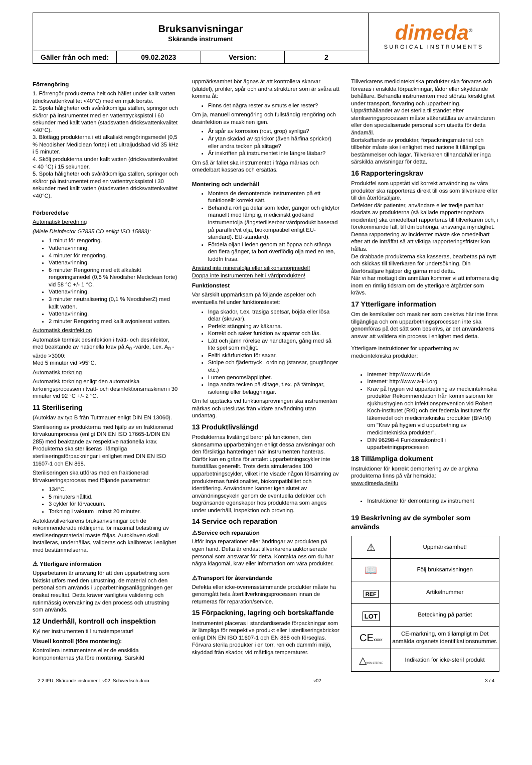Bruksanvisningar
Skärande instrument
Gäller från och med: 09.02.2023 Version: 2
dimeda<sup>®</sup>
SURGICAL INSTRUMENTS
Förrengöring
1. Förrengör produkterna helt och hållet under kallt vatten (dricksvattenkvalitet <40°C) med en mjuk borste.
2. Spola håligheter och svåråtkomliga ställen, springor och skåror på instrumentet med en vattentryckspistol i 60 sekunder med kallt vatten (stadsvatten dricksvattenkvalitet <40°C).
3. Blötlägg produkterna i ett alkaliskt rengöringsmedel (0,5 % Neodisher Mediclean forte) i ett ultraljudsbad vid 35 kHz i 5 minuter.
4. Skölj produkterna under kallt vatten (dricksvattenkvalitet < 40 °C) i 15 sekunder.
5. Spola håligheter och svåråtkomliga ställen, springor och skåror på instrumentet med en vattentryckspistol i 30 sekunder med kallt vatten (stadsvatten dricksvattenkvalitet <40°C).
Förberedelse
Automatisk beredning
(Miele Disinfector G7835 CD enligt ISO 15883):
1 minut för rengöring.
Vattenavrinning.
4 minuter för rengöring.
Vattenavrinning.
6 minuter Rengöring med ett alkaliskt rengöringsmedel (0,5 % Neodisher Mediclean forte) vid 58 °C +/- 1 °C.
Vattenavrinning.
3 minuter neutralisering (0,1 % NeodisherZ) med kallt vatten.
Vattenavrinning.
2 minuter Rengöring med kallt avjoniserat vatten.
Automatisk desinfektion
Automatisk termisk desinfektion i tvätt- och desinfektor, med beaktande av nationella krav på A<sub>0</sub> -värde, t.ex. A<sub>0</sub> -värde >3000:
Med 5 minuter vid >95°C.
Automatisk torkning
Automatisk torkning enligt den automatiska torkningsprocessen i tvätt- och desinfektionsmaskinen i 30 minuter vid 92 °C +/- 2 °C.
11 Sterilisering
(Autoklav av typ B från Tuttmauer enligt DIN EN 13060).
Sterilisering av produkterna med hjälp av en fraktionerad förvakuumprocess (enligt DIN EN ISO 17665-1/DIN EN 285) med beaktande av respektive nationella krav. Produkterna ska steriliseras i lämpliga steriliseringsförpackningar i enlighet med DIN EN ISO 11607-1 och EN 868.
Steriliseringen ska utföras med en fraktionerad förvakueringsprocess med följande parametrar:
134°C.
5 minuters hålltid.
3 cykler för förvacuum.
Torkning i vakuum i minst 20 minuter.
Autoklavtillverkarens bruksanvisningar och de rekommenderade riktlinjerna för maximal belastning av steriliseringsmaterial måste följas. Autoklaven skall installeras, underhållas, valideras och kalibreras i enlighet med bestämmelserna.
⚠ Ytterligare information
Upparbetaren är ansvarig för att den upparbetning som faktiskt utförs med den utrustning, de material och den personal som används i upparbetningsanläggningen ger önskat resultat. Detta kräver vanligtvis validering och rutinmässig övervakning av den process och utrustning som används.
12 Underhåll, kontroll och inspektion
Kyl ner instrumenten till rumstemperatur!
Visuell kontroll (före montering):
Kontrollera instrumentens eller de enskilda komponenternas yta före montering. Särskild
uppmärksamhet bör ägnas åt att kontrollera skarvar (slutdel), profiler, spår och andra strukturer som är svåra att komma åt:
Finns det några rester av smuts eller rester?
Om ja, manuell omrengöring och fullständig rengöring och desinfektion av maskinen igen.
Är spår av korrosion (rost, grop) synliga?
Är ytan skadad av sprickor (även hårfina sprickor) eller andra tecken på slitage?
Är inskriften på instrumentet inte längre läsbar?
Om så är fallet ska instrumentet i fråga märkas och omedelbart kasseras och ersättas.
Montering och underhåll
Montera de demonterade instrumenten på ett funktionellt korrekt sätt.
Behandla rörliga delar som leder, gängor och glidytor manuellt med lämplig, medicinskt godkänd instrumentolja (ångsteriliserbar vårdprodukt baserad på paraffin/vit olja, biokompatibel enligt EU-standard). EU-standard).
Fördela oljan i leden genom att öppna och stänga den flera gånger, ta bort överflödig olja med en ren, luddfri trasa.
Använd inte mineralolja eller silikonsmörjmedel!
Doppa inte instrumenten helt i vårdprodukten!
Funktionstest
Var särskilt uppmärksam på följande aspekter och eventuella fel under funktionstestet:
Inga skador, t.ex. trasiga spetsar, böjda eller lösa delar (skruvar).
Perfekt stängning av käkarna.
Korrekt och säker funktion av spärrar och lås.
Lätt och jämn rörelse av handtagen, gång med så lite spel som möjligt.
Felfri skärfunktion för saxar.
Stolpe och fjädertryck i ordning (stansar, gougtänger etc.)
Lumen genomsläpplighet.
Inga andra tecken på slitage, t.ex. på tätningar, isolering eller beläggningar.
Om fel upptäcks vid funktionsprovningen ska instrumenten märkas och uteslutas från vidare användning utan undantag.
13 Produktlivslängd
Produkternas livslängd beror på funktionen, den skonsamma upparbetningen enligt dessa anvisningar och den försiktiga hanteringen när instrumenten hanteras. Därför kan en gräns för antalet upparbetningscykler inte fastställas generellt. Trots detta simulerades 100 upparbetningscykler, vilket inte visade någon försämring av produkternas funktionalitet, biokompatibilitet och identifiering. Användaren känner igen slutet av användningscykeln genom de eventuella defekter och begränsande egenskaper hos produkterna som anges under underhåll, inspektion och provning.
14 Service och reparation
⚠Service och reparation
Utför inga reparationer eller ändringar av produkten på egen hand. Detta är endast tillverkarens auktoriserade personal som ansvarar för detta. Kontakta oss om du har några klagomål, krav eller information om våra produkter.
⚠Transport för återvändande
Defekta eller icke-överensstämmande produkter måste ha genomgått hela återtillverkningsprocessen innan de returneras för reparation/service.
15 Förpackning, lagring och bortskaffande
Instrumentet placeras i standardiserade förpackningar som är lämpliga för respektive produkt eller i steriliseringsbrickor enligt DIN EN ISO 11607-1 och EN 868 och förseglas.
Förvara sterila produkter i en torr, ren och dammfri miljö, skyddad från skador, vid måttliga temperaturer.
Tillverkarens medicintekniska produkter ska förvaras och förvaras i enskilda förpackningar, lådor eller skyddande behållare. Behandla instrumenten med största försiktighet under transport, förvaring och upparbetning. Upprätthållandet av det sterila tillståndet efter steriliseringsprocessen måste säkerställas av användaren eller den specialiserade personal som utsetts för detta ändamål.
Bortskaffande av produkter, förpackningsmaterial och tillbehör måste ske i enlighet med nationellt tillämpliga bestämmelser och lagar. Tillverkaren tillhandahåller inga särskilda anvisningar för detta.
16 Rapporteringskrav
Produktfel som uppstått vid korrekt användning av våra produkter ska rapporteras direkt till oss som tillverkare eller till din återförsäljare.
Defekter där patienter, användare eller tredje part har skadats av produkterna (så kallade rapporteringsbara incidenter) ska omedelbart rapporteras till tillverkaren och, i förekommande fall, till din behöriga, ansvariga myndighet. Denna rapportering av incidenter måste ske omedelbart efter att de inträffat så att viktiga rapporteringsfrister kan hållas.
De drabbade produkterna ska kasseras, bearbetas på nytt och skickas till tillverkaren för undersökning. Din återförsäljare hjälper dig gärna med detta.
När vi har mottagit din anmälan kommer vi att informera dig inom en rimlig tidsram om de ytterligare åtgärder som krävs.
17 Ytterligare information
Om de kemikalier och maskiner som beskrivs här inte finns tillgängliga och om upparbetningsprocessen inte ska genomföras på det sätt som beskrivs, är det användarens ansvar att validera sin process i enlighet med detta.
Ytterligare instruktioner för upparbetning av medicintekniska produkter:
Internet: http://www.rki.de
Internet: http://www.a-k-i.org
Krav på hygien vid upparbetning av medicintekniska produkter Rekommendation från kommissionen för sjukhushygien och infektionsprevention vid Robert Koch-institutet (RKI) och det federala institutet för läkemedel och medicintekniska produkter (BfArM) om "Krav på hygien vid upparbetning av medicintekniska produkter".
DIN 96298-4 Funktionskontroll i upparbetningsprocessen
18 Tillämpliga dokument
Instruktioner för korrekt demontering av de angivna produkterna finns på vår hemsida:
www.dimeda.de/ifu
Instruktioner för demontering av instrument
19 Beskrivning av de symboler som används
| ⚠ | Uppmärksamhet! |
| 📖 | Följ bruksanvisningen |
| REF | Artikelnummer |
| LOT | Beteckning på partiet |
| CE xxxx | CE-märkning, om tillämpligt m Det anmälda organets identifikationsnummer. |
| △ NON STERILE | Indikation för icke-steril produkt |
2.2 IFU_Skärande instrument_v02_Schwedisch.docx v02 3 / 4